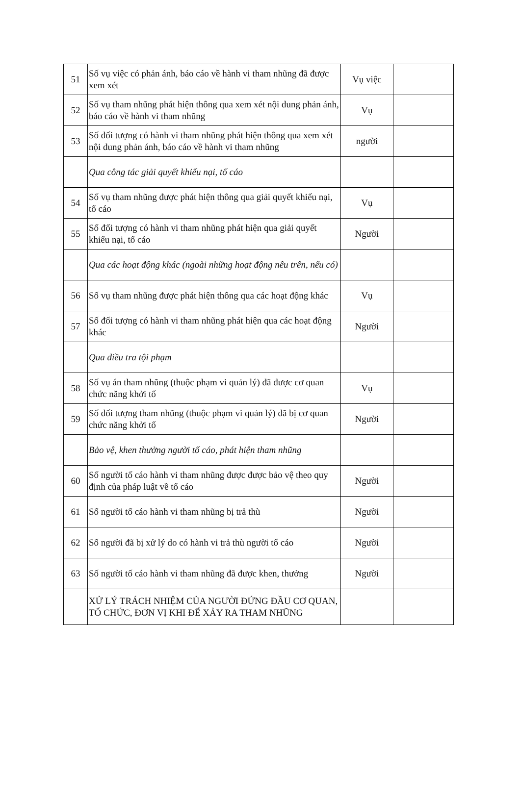| 51 | Số vụ việc có phản ánh, báo cáo về hành vi tham nhũng đã được xem xét | Vụ việc | |
| 52 | Số vụ tham nhũng phát hiện thông qua xem xét nội dung phản ánh, báo cáo về hành vi tham nhũng | Vụ | |
| 53 | Số đối tượng có hành vi tham nhũng phát hiện thông qua xem xét nội dung phản ánh, báo cáo về hành vi tham nhũng | người | |
| | Qua công tác giải quyết khiếu nại, tố cáo | | |
| 54 | Số vụ tham nhũng được phát hiện thông qua giải quyết khiếu nại, tố cáo | Vụ | |
| 55 | Số đối tượng có hành vi tham nhũng phát hiện qua giải quyết khiếu nại, tố cáo | Người | |
| | Qua các hoạt động khác (ngoài những hoạt động nêu trên, nếu có) | | |
| 56 | Số vụ tham nhũng được phát hiện thông qua các hoạt động khác | Vụ | |
| 57 | Số đối tượng có hành vi tham nhũng phát hiện qua các hoạt động khác | Người | |
| | Qua điều tra tội phạm | | |
| 58 | Số vụ án tham nhũng (thuộc phạm vi quản lý) đã được cơ quan chức năng khởi tố | Vụ | |
| 59 | Số đối tượng tham nhũng (thuộc phạm vi quản lý) đã bị cơ quan chức năng khởi tố | Người | |
| | Bảo vệ, khen thưởng người tố cáo, phát hiện tham nhũng | | |
| 60 | Số người tố cáo hành vi tham nhũng được được bảo vệ theo quy định của pháp luật về tố cáo | Người | |
| 61 | Số người tố cáo hành vi tham nhũng bị trả thù | Người | |
| 62 | Số người đã bị xử lý do có hành vi trả thù người tố cáo | Người | |
| 63 | Số người tố cáo hành vi tham nhũng đã được khen, thưởng | Người | |
| | XỬ LÝ TRÁCH NHIỆM CỦA NGƯỜI ĐỨNG ĐẦU CƠ QUAN, TỔ CHỨC, ĐƠN VỊ KHI ĐỂ XẢY RA THAM NHŨNG | | |